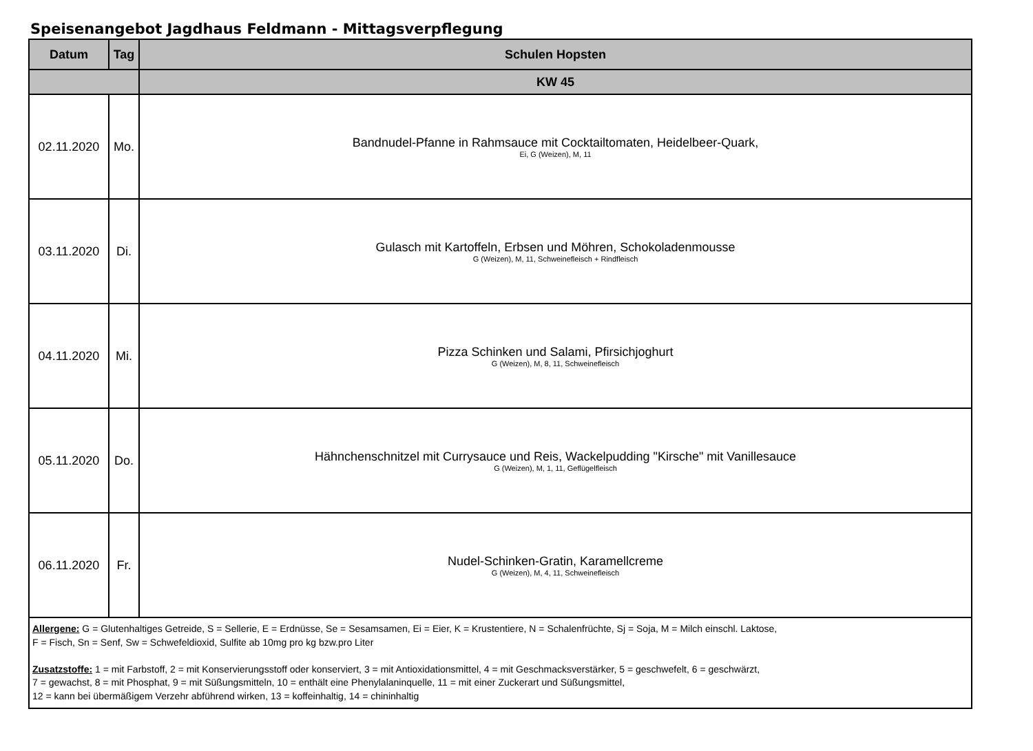Speisenangebot Jagdhaus Feldmann - Mittagsverpflegung
| Datum | Tag | Schulen Hopsten |
| --- | --- | --- |
| | | KW 45 |
| 02.11.2020 | Mo. | Bandnudel-Pfanne in Rahmsauce mit Cocktailtomaten, Heidelbeer-Quark, Ei, G (Weizen), M, 11 |
| 03.11.2020 | Di. | Gulasch mit Kartoffeln, Erbsen und Möhren, Schokoladenmousse G (Weizen), M, 11, Schweinefleisch + Rindfleisch |
| 04.11.2020 | Mi. | Pizza Schinken und Salami, Pfirsichjoghurt G (Weizen), M, 8, 11, Schweinefleisch |
| 05.11.2020 | Do. | Hähnchenschnitzel mit Currysauce und Reis, Wackelpudding "Kirsche" mit Vanillesauce G (Weizen), M, 1, 11, Geflügelfleisch |
| 06.11.2020 | Fr. | Nudel-Schinken-Gratin, Karamellcreme G (Weizen), M, 4, 11, Schweinefleisch |
| Allergene: G = Glutenhaltiges Getreide, S = Sellerie, E = Erdnüsse, Se = Sesamsamen, Ei = Eier, K = Krustentiere, N = Schalenfrüchte, Sj = Soja, M = Milch einschl. Laktose, F = Fisch, Sn = Senf, Sw = Schwefeldioxid, Sulfite ab 10mg pro kg bzw.pro Liter Zusatzstoffe: 1 = mit Farbstoff, 2 = mit Konservierungsstoff oder konserviert, 3 = mit Antioxidationsmittel, 4 = mit Geschmacksverstärker, 5 = geschwefelt, 6 = geschwärzt, 7 = gewachst, 8 = mit Phosphat, 9 = mit Süßungsmitteln, 10 = enthält eine Phenylalaninquelle, 11 = mit einer Zuckerart und Süßungsmittel, 12 = kann bei übermäßigem Verzehr abführend wirken, 13 = koffeinhaltig, 14 = chininhaltig | | |